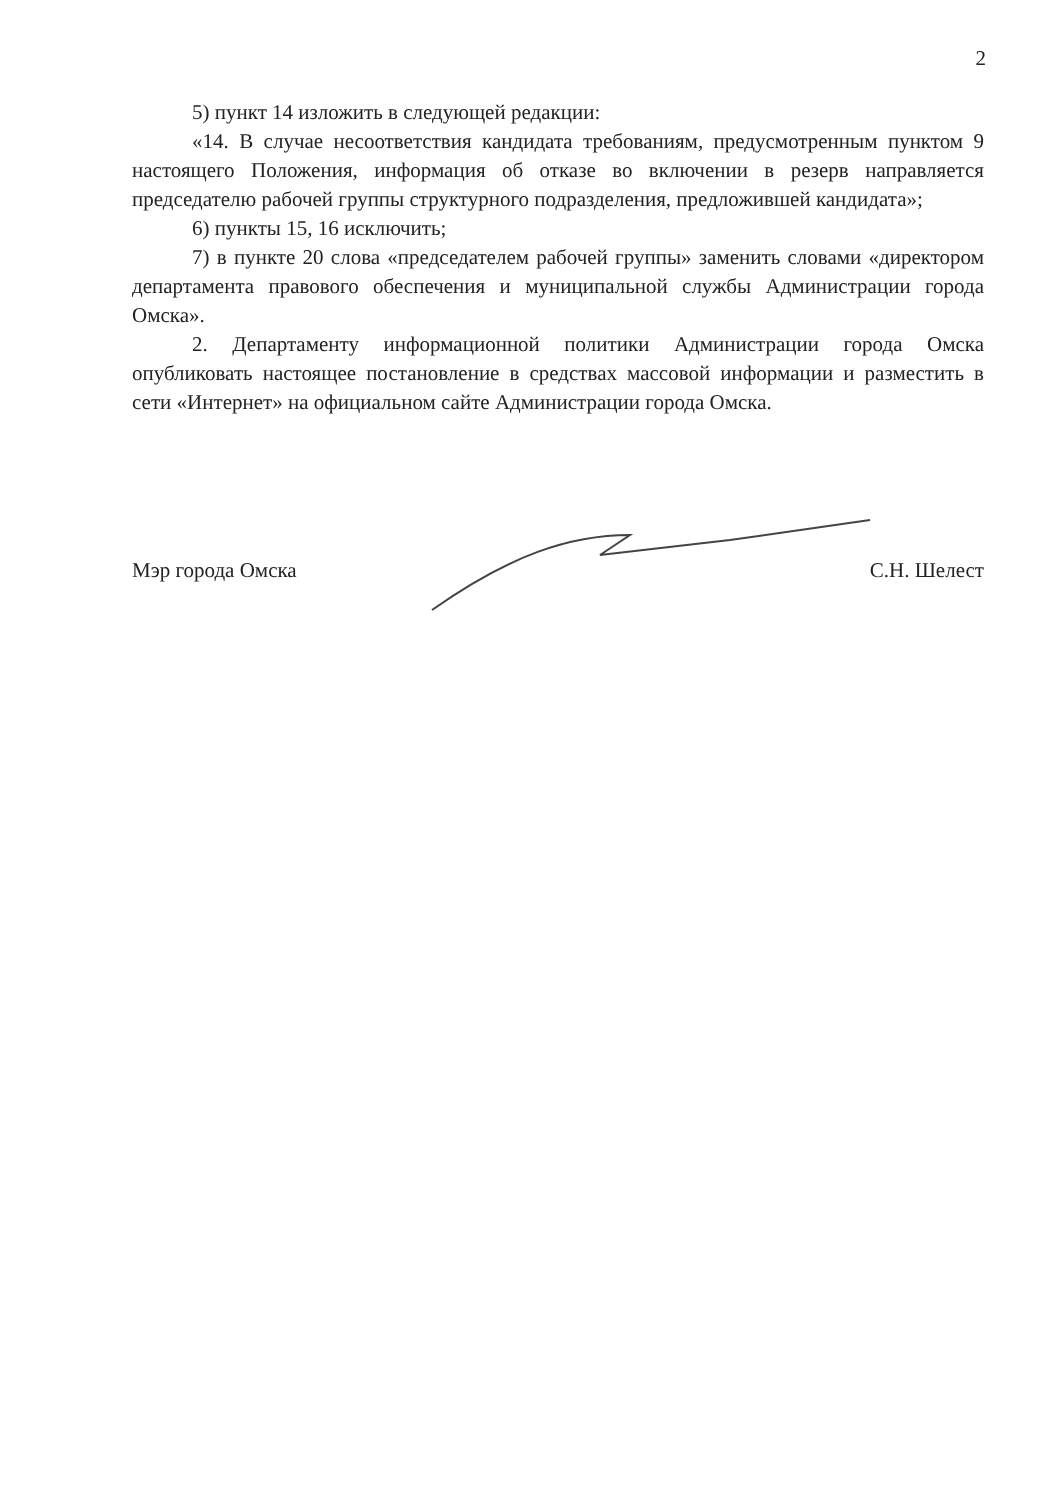2
5) пункт 14 изложить в следующей редакции:
«14. В случае несоответствия кандидата требованиям, предусмотренным пунктом 9 настоящего Положения, информация об отказе во включении в резерв направляется председателю рабочей группы структурного подразделения, предложившей кандидата»;
6) пункты 15, 16 исключить;
7) в пункте 20 слова «председателем рабочей группы» заменить словами «директором департамента правового обеспечения и муниципальной службы Администрации города Омска».
2. Департаменту информационной политики Администрации города Омска опубликовать настоящее постановление в средствах массовой информации и разместить в сети «Интернет» на официальном сайте Администрации города Омска.
Мэр города Омска С.Н. Шелест